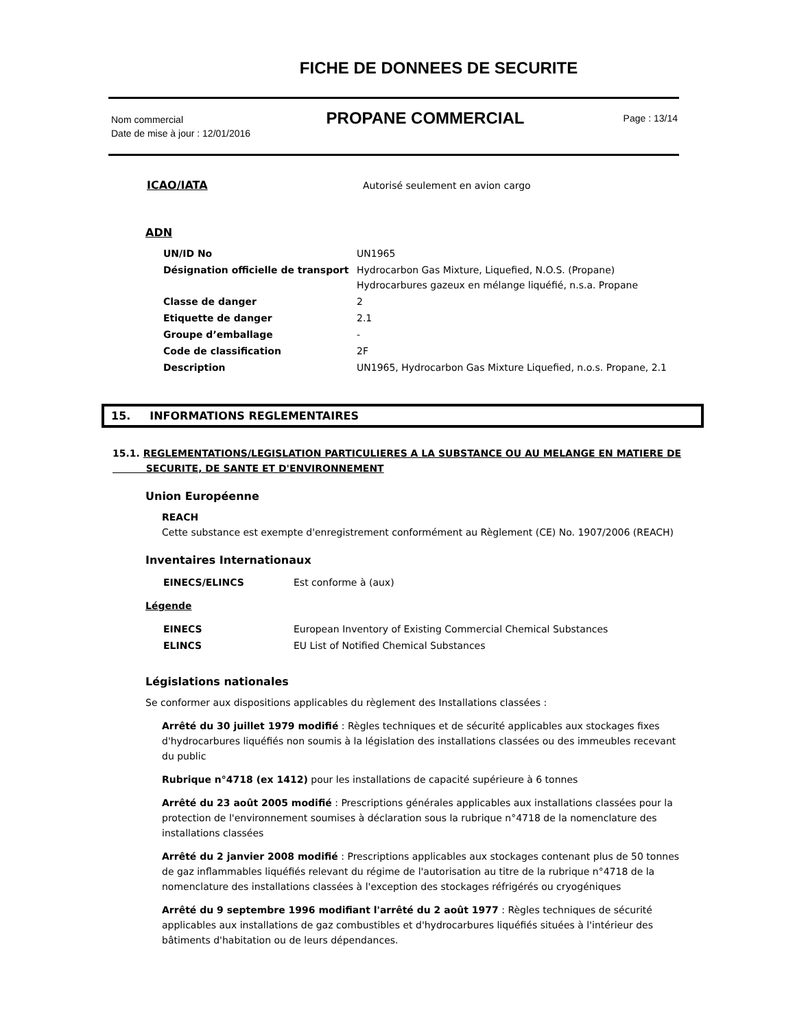FICHE DE DONNEES DE SECURITE
Nom commercial
Date de mise à jour : 12/01/2016
PROPANE COMMERCIAL
Page : 13/14
| ICAO/IATA | Autorisé seulement en avion cargo |
ADN
| UN/ID No | UN1965 |
| Désignation officielle de transport | Hydrocarbon Gas Mixture, Liquefied, N.O.S. (Propane) Hydrocarbures gazeux en mélange liquéfié, n.s.a. Propane |
| Classe de danger | 2 |
| Etiquette de danger | 2.1 |
| Groupe d’emballage | - |
| Code de classification | 2F |
| Description | UN1965, Hydrocarbon Gas Mixture Liquefied, n.o.s. Propane, 2.1 |
15. INFORMATIONS REGLEMENTAIRES
15.1. REGLEMENTATIONS/LEGISLATION PARTICULIERES A LA SUBSTANCE OU AU MELANGE EN MATIERE DE
SECURITE, DE SANTE ET D'ENVIRONNEMENT
Union Européenne
REACH
Cette substance est exempte d'enregistrement conformément au Règlement (CE) No. 1907/2006 (REACH)
Inventaires Internationaux
| EINECS/ELINCS | Est conforme à (aux) |
Légende
| EINECS | European Inventory of Existing Commercial Chemical Substances |
| ELINCS | EU List of Notified Chemical Substances |
Législations nationales
Se conformer aux dispositions applicables du règlement des Installations classées :
Arrêté du 30 juillet 1979 modifié : Règles techniques et de sécurité applicables aux stockages fixes d'hydrocarbures liquéfiés non soumis à la législation des installations classées ou des immeubles recevant du public
Rubrique n°4718 (ex 1412) pour les installations de capacité supérieure à 6 tonnes
Arrêté du 23 août 2005 modifié : Prescriptions générales applicables aux installations classées pour la protection de l'environnement soumises à déclaration sous la rubrique n°4718 de la nomenclature des installations classées
Arrêté du 2 janvier 2008 modifié : Prescriptions applicables aux stockages contenant plus de 50 tonnes de gaz inflammables liquéfiés relevant du régime de l'autorisation au titre de la rubrique n°4718 de la nomenclature des installations classées à l'exception des stockages réfrigérés ou cryogéniques
Arrêté du 9 septembre 1996 modifiant l'arrêté du 2 août 1977 : Règles techniques de sécurité applicables aux installations de gaz combustibles et d'hydrocarbures liquéfiés situées à l'intérieur des bâtiments d'habitation ou de leurs dépendances.